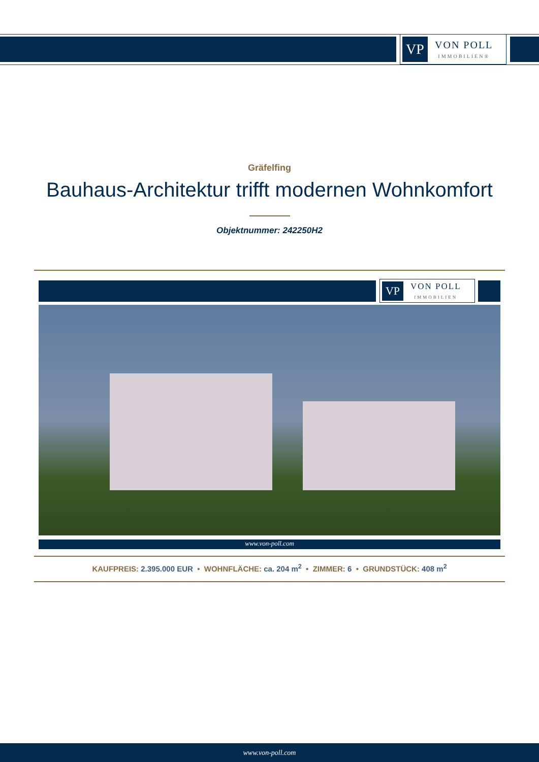VP
VON POLL
IMMOBILIEN®
Gräfelfing
Bauhaus-Architektur trifft modernen Wohnkomfort
Objektnummer: 242250H2
VP
VON POLL
IMMOBILIEN
www.von-poll.com
KAUFPREIS: 2.395.000 EUR • WOHNFLÄCHE: ca. 204 m<sup>2</sup> • ZIMMER: 6 • GRUNDSTÜCK: 408 m<sup>2</sup>
www.von-poll.com